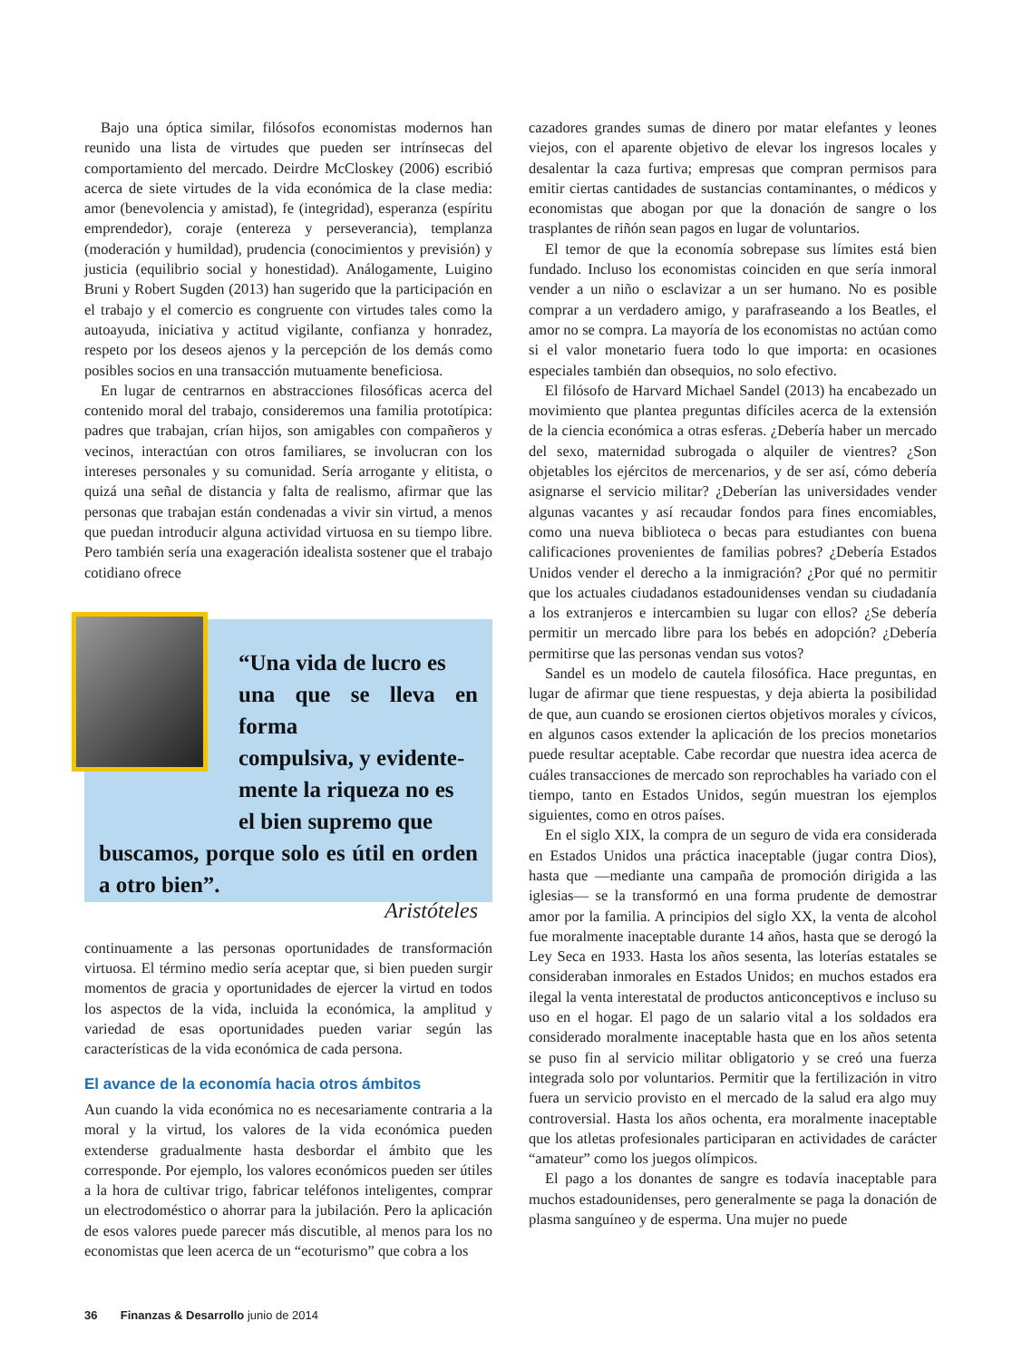Bajo una óptica similar, filósofos economistas modernos han reunido una lista de virtudes que pueden ser intrínsecas del comportamiento del mercado. Deirdre McCloskey (2006) escribió acerca de siete virtudes de la vida económica de la clase media: amor (benevolencia y amistad), fe (integridad), esperanza (espíritu emprendedor), coraje (entereza y perseverancia), templanza (moderación y humildad), prudencia (conocimientos y previsión) y justicia (equilibrio social y honestidad). Análogamente, Luigino Bruni y Robert Sugden (2013) han sugerido que la participación en el trabajo y el comercio es congruente con virtudes tales como la autoayuda, iniciativa y actitud vigilante, confianza y honradez, respeto por los deseos ajenos y la percepción de los demás como posibles socios en una transacción mutuamente beneficiosa.
En lugar de centrarnos en abstracciones filosóficas acerca del contenido moral del trabajo, consideremos una familia prototípica: padres que trabajan, crían hijos, son amigables con compañeros y vecinos, interactúan con otros familiares, se involucran con los intereses personales y su comunidad. Sería arrogante y elitista, o quizá una señal de distancia y falta de realismo, afirmar que las personas que trabajan están condenadas a vivir sin virtud, a menos que puedan introducir alguna actividad virtuosa en su tiempo libre. Pero también sería una exageración idealista sostener que el trabajo cotidiano ofrece
“Una vida de lucro es
una que se lleva en forma
compulsiva, y evidente-
mente la riqueza no es
el bien supremo que
buscamos, porque solo es útil en orden a otro bien”.
Aristóteles
continuamente a las personas oportunidades de transformación virtuosa. El término medio sería aceptar que, si bien pueden surgir momentos de gracia y oportunidades de ejercer la virtud en todos los aspectos de la vida, incluida la económica, la amplitud y variedad de esas oportunidades pueden variar según las características de la vida económica de cada persona.
El avance de la economía hacia otros ámbitos
Aun cuando la vida económica no es necesariamente contraria a la moral y la virtud, los valores de la vida económica pueden extenderse gradualmente hasta desbordar el ámbito que les corresponde. Por ejemplo, los valores económicos pueden ser útiles a la hora de cultivar trigo, fabricar teléfonos inteligentes, comprar un electrodoméstico o ahorrar para la jubilación. Pero la aplicación de esos valores puede parecer más discutible, al menos para los no economistas que leen acerca de un “ecoturismo” que cobra a los
cazadores grandes sumas de dinero por matar elefantes y leones viejos, con el aparente objetivo de elevar los ingresos locales y desalentar la caza furtiva; empresas que compran permisos para emitir ciertas cantidades de sustancias contaminantes, o médicos y economistas que abogan por que la donación de sangre o los trasplantes de riñón sean pagos en lugar de voluntarios.
El temor de que la economía sobrepase sus límites está bien fundado. Incluso los economistas coinciden en que sería inmoral vender a un niño o esclavizar a un ser humano. No es posible comprar a un verdadero amigo, y parafraseando a los Beatles, el amor no se compra. La mayoría de los economistas no actúan como si el valor monetario fuera todo lo que importa: en ocasiones especiales también dan obsequios, no solo efectivo.
El filósofo de Harvard Michael Sandel (2013) ha encabezado un movimiento que plantea preguntas difíciles acerca de la extensión de la ciencia económica a otras esferas. ¿Debería haber un mercado del sexo, maternidad subrogada o alquiler de vientres? ¿Son objetables los ejércitos de mercenarios, y de ser así, cómo debería asignarse el servicio militar? ¿Deberían las universidades vender algunas vacantes y así recaudar fondos para fines encomiables, como una nueva biblioteca o becas para estudiantes con buena calificaciones provenientes de familias pobres? ¿Debería Estados Unidos vender el derecho a la inmigración? ¿Por qué no permitir que los actuales ciudadanos estadounidenses vendan su ciudadanía a los extranjeros e intercambien su lugar con ellos? ¿Se debería permitir un mercado libre para los bebés en adopción? ¿Debería permitirse que las personas vendan sus votos?
Sandel es un modelo de cautela filosófica. Hace preguntas, en lugar de afirmar que tiene respuestas, y deja abierta la posibilidad de que, aun cuando se erosionen ciertos objetivos morales y cívicos, en algunos casos extender la aplicación de los precios monetarios puede resultar aceptable. Cabe recordar que nuestra idea acerca de cuáles transacciones de mercado son reprochables ha variado con el tiempo, tanto en Estados Unidos, según muestran los ejemplos siguientes, como en otros países.
En el siglo XIX, la compra de un seguro de vida era considerada en Estados Unidos una práctica inaceptable (jugar contra Dios), hasta que —mediante una campaña de promoción dirigida a las iglesias— se la transformó en una forma prudente de demostrar amor por la familia. A principios del siglo XX, la venta de alcohol fue moralmente inaceptable durante 14 años, hasta que se derogó la Ley Seca en 1933. Hasta los años sesenta, las loterías estatales se consideraban inmorales en Estados Unidos; en muchos estados era ilegal la venta interestatal de productos anticonceptivos e incluso su uso en el hogar. El pago de un salario vital a los soldados era considerado moralmente inaceptable hasta que en los años setenta se puso fin al servicio militar obligatorio y se creó una fuerza integrada solo por voluntarios. Permitir que la fertilización in vitro fuera un servicio provisto en el mercado de la salud era algo muy controversial. Hasta los años ochenta, era moralmente inaceptable que los atletas profesionales participaran en actividades de carácter “amateur” como los juegos olímpicos.
El pago a los donantes de sangre es todavía inaceptable para muchos estadounidenses, pero generalmente se paga la donación de plasma sanguíneo y de esperma. Una mujer no puede
36 Finanzas & Desarrollo junio de 2014